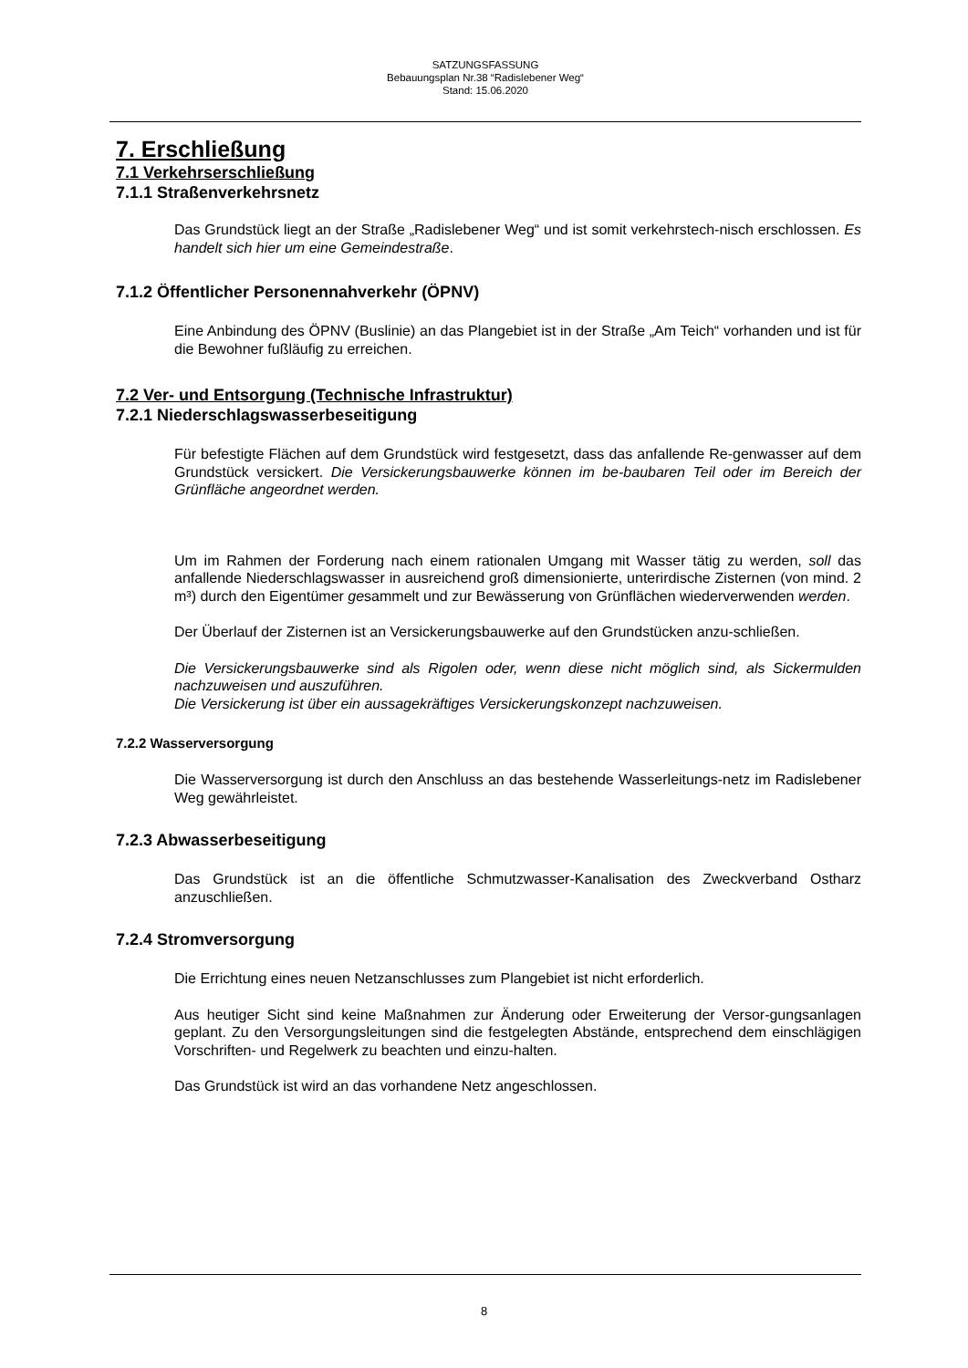SATZUNGSFASSUNG
Bebauungsplan Nr.38 “Radislebener Weg“
Stand: 15.06.2020
7. Erschließung
7.1 Verkehrserschließung
7.1.1 Straßenverkehrsnetz
Das Grundstück liegt an der Straße „Radislebener Weg“ und ist somit verkehrstech-nisch erschlossen. Es handelt sich hier um eine Gemeindestraße.
7.1.2 Öffentlicher Personennahverkehr (ÖPNV)
Eine Anbindung des ÖPNV (Buslinie) an das Plangebiet ist in der Straße „Am Teich“ vorhanden und ist für die Bewohner fußläufig zu erreichen.
7.2 Ver- und Entsorgung (Technische Infrastruktur)
7.2.1 Niederschlagswasserbeseitigung
Für befestigte Flächen auf dem Grundstück wird festgesetzt, dass das anfallende Re-genwasser auf dem Grundstück versickert. Die Versickerungsbauwerke können im be-baubaren Teil oder im Bereich der Grünfläche angeordnet werden.
Um im Rahmen der Forderung nach einem rationalen Umgang mit Wasser tätig zu werden, soll das anfallende Niederschlagswasser in ausreichend groß dimensionierte, unterirdische Zisternen (von mind. 2 m³) durch den Eigentümer gesammelt und zur Bewässerung von Grünflächen wiederverwenden werden.
Der Überlauf der Zisternen ist an Versickerungsbauwerke auf den Grundstücken anzu-schließen.
Die Versickerungsbauwerke sind als Rigolen oder, wenn diese nicht möglich sind, als Sickermulden nachzuweisen und auszuführen.
Die Versickerung ist über ein aussagekräftiges Versickerungskonzept nachzuweisen.
7.2.2 Wasserversorgung
Die Wasserversorgung ist durch den Anschluss an das bestehende Wasserleitungs-netz im Radislebener Weg gewährleistet.
7.2.3 Abwasserbeseitigung
Das Grundstück ist an die öffentliche Schmutzwasser-Kanalisation des Zweckverband Ostharz anzuschließen.
7.2.4 Stromversorgung
Die Errichtung eines neuen Netzanschlusses zum Plangebiet ist nicht erforderlich.
Aus heutiger Sicht sind keine Maßnahmen zur Änderung oder Erweiterung der Versor-gungsanlagen geplant. Zu den Versorgungsleitungen sind die festgelegten Abstände, entsprechend dem einschlägigen Vorschriften- und Regelwerk zu beachten und einzu-halten.
Das Grundstück ist wird an das vorhandene Netz angeschlossen.
8